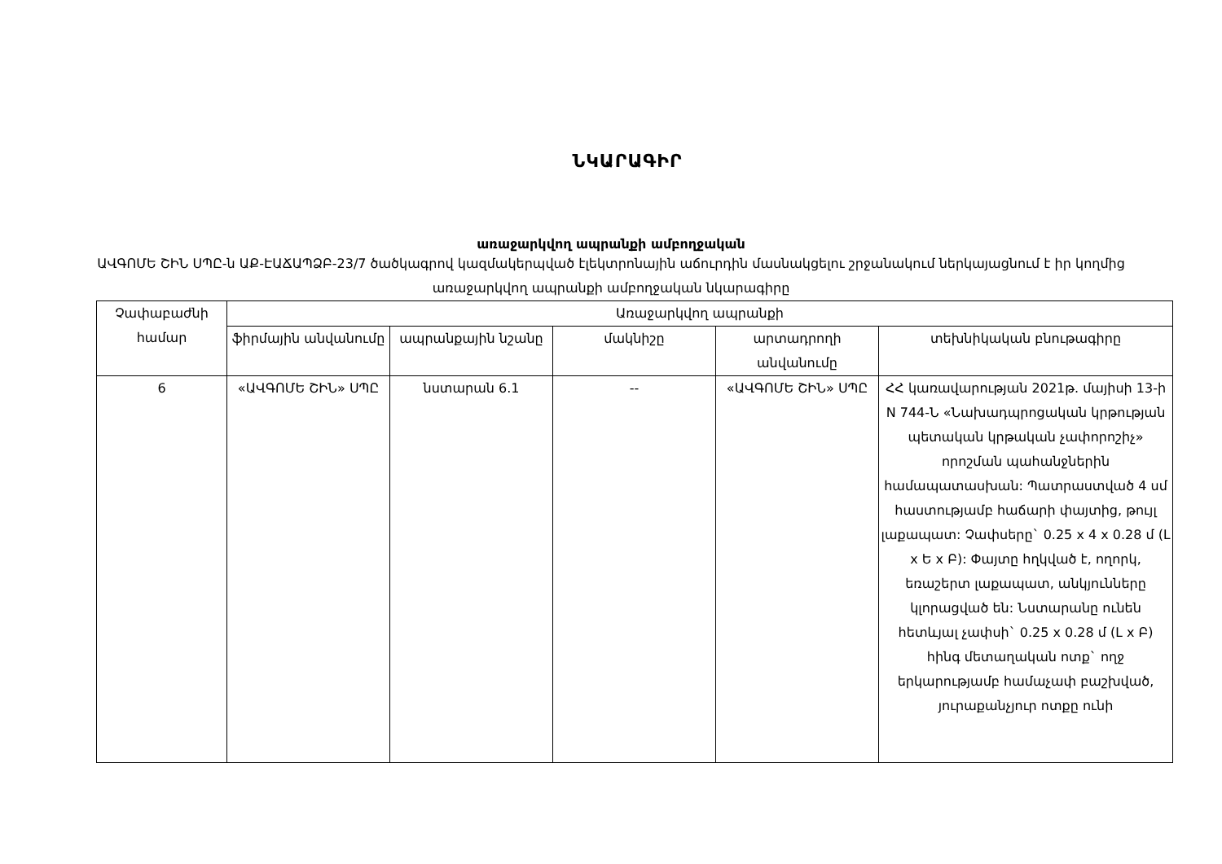ՆԿԱՐԱԳԻՐ
առաջարկվող ապրանքի ամբողջական
ԱՎԳՈՄԵ ՇԻՆ ՍՊԸ-ն ԱՔ-ԷԱՃԱՊՁԲ-23/7 ծածկագրով կազմակերպված էլեկտրոնային աճուրդին մասնակցելու շրջանակում ներկայացնում է իր կողմից առաջարկվող ապրանքի ամբողջական նկարագիրը
| Չափաբաժնի համար | Առաջարկվող ապրանքի | | | | |
| --- | --- | --- | --- | --- | --- |
| | ֆիրմային անվանումը | ապրանքային նշանը | մակնիշը | արտադրողի անվանումը | տեխնիկական բնութագիրը |
| 6 | «ԱՎԳՈՄԵ ՇԻՆ» ՍՊԸ | նստարան 6.1 | -- | «ԱՎԳՈՄԵ ՇԻՆ» ՍՊԸ | ՀՀ կառավարության 2021թ. մայիսի 13-ի N 744-Ն «Նախադպրոցական կրթության պետական կրթական չափորոշիչ» որոշման պահանջներին համապատասխան: Պատրաստված 4 սմ հաստությամբ հաճարի փայտից, թույլ լաքապատ: Չափսերը` 0.25 x 4 x 0.28 մ (Լ x Ե x Բ): Փայտը հղկված է, ողորկ, եռաշերտ լաքապատ, անկյունները կլորացված են: Նստարանը ունեն հետևյալ չափսի` 0.25 x 0.28 մ (Լ x Բ) հինգ մետաղական ոտք` ողջ երկարությամբ համաչափ բաշխված, յուրաքանչյուր ոտքը ունի |